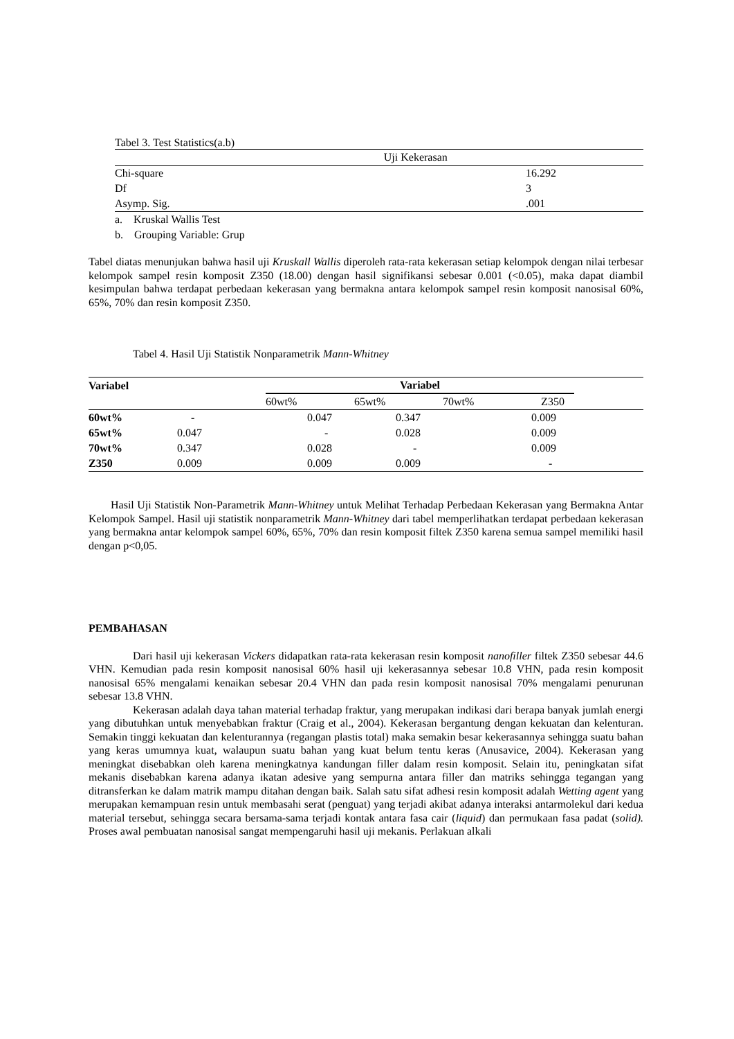Tabel 3. Test Statistics(a.b)
| | Uji Kekerasan | |
| Chi-square | | 16.292 |
| Df | | 3 |
| Asymp. Sig. | | .001 |
a. Kruskal Wallis Test
b. Grouping Variable: Grup
Tabel diatas menunjukan bahwa hasil uji Kruskall Wallis diperoleh rata-rata kekerasan setiap kelompok dengan nilai terbesar kelompok sampel resin komposit Z350 (18.00) dengan hasil signifikansi sebesar 0.001 (<0.05), maka dapat diambil kesimpulan bahwa terdapat perbedaan kekerasan yang bermakna antara kelompok sampel resin komposit nanosisal 60%, 65%, 70% dan resin komposit Z350.
Tabel 4. Hasil Uji Statistik Nonparametrik Mann-Whitney
| Variabel | | Variabel | | | | |
| | | 60wt% | 65wt% | 70wt% | Z350 | |
| 60wt% | - | 0.047 | 0.347 | | 0.009 | |
| 65wt% | 0.047 | - | 0.028 | | 0.009 | |
| 70wt% | 0.347 | 0.028 | - | | 0.009 | |
| Z350 | 0.009 | 0.009 | 0.009 | | - | |
Hasil Uji Statistik Non-Parametrik Mann-Whitney untuk Melihat Terhadap Perbedaan Kekerasan yang Bermakna Antar Kelompok Sampel. Hasil uji statistik nonparametrik Mann-Whitney dari tabel memperlihatkan terdapat perbedaan kekerasan yang bermakna antar kelompok sampel 60%, 65%, 70% dan resin komposit filtek Z350 karena semua sampel memiliki hasil dengan p<0,05.
PEMBAHASAN
Dari hasil uji kekerasan Vickers didapatkan rata-rata kekerasan resin komposit nanofiller filtek Z350 sebesar 44.6 VHN. Kemudian pada resin komposit nanosisal 60% hasil uji kekerasannya sebesar 10.8 VHN, pada resin komposit nanosisal 65% mengalami kenaikan sebesar 20.4 VHN dan pada resin komposit nanosisal 70% mengalami penurunan sebesar 13.8 VHN.
Kekerasan adalah daya tahan material terhadap fraktur, yang merupakan indikasi dari berapa banyak jumlah energi yang dibutuhkan untuk menyebabkan fraktur (Craig et al., 2004). Kekerasan bergantung dengan kekuatan dan kelenturan. Semakin tinggi kekuatan dan kelenturannya (regangan plastis total) maka semakin besar kekerasannya sehingga suatu bahan yang keras umumnya kuat, walaupun suatu bahan yang kuat belum tentu keras (Anusavice, 2004). Kekerasan yang meningkat disebabkan oleh karena meningkatnya kandungan filler dalam resin komposit. Selain itu, peningkatan sifat mekanis disebabkan karena adanya ikatan adesive yang sempurna antara filler dan matriks sehingga tegangan yang ditransferkan ke dalam matrik mampu ditahan dengan baik. Salah satu sifat adhesi resin komposit adalah Wetting agent yang merupakan kemampuan resin untuk membasahi serat (penguat) yang terjadi akibat adanya interaksi antarmolekul dari kedua material tersebut, sehingga secara bersama-sama terjadi kontak antara fasa cair (liquid) dan permukaan fasa padat (solid). Proses awal pembuatan nanosisal sangat mempengaruhi hasil uji mekanis. Perlakuan alkali